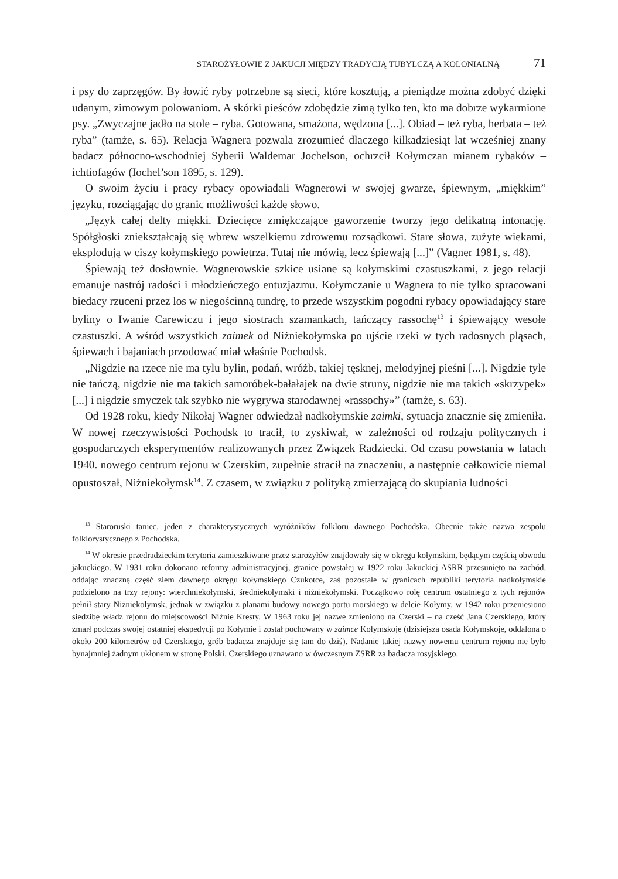STAROŻYŁOWIE Z JAKUCJI MIĘDZY TRADYCJĄ TUBYLCZĄ A KOLONIALNĄ 71
i psy do zaprzęgów. By łowić ryby potrzebne są sieci, które kosztują, a pieniądze można zdobyć dzięki udanym, zimowym polowaniom. A skórki pieśców zdobędzie zimą tylko ten, kto ma dobrze wykarmione psy. „Zwyczajne jadło na stole – ryba. Gotowana, smażona, wędzona [...]. Obiad – też ryba, herbata – też ryba” (tamże, s. 65). Relacja Wagnera pozwala zrozumieć dlaczego kilkadziesiąt lat wcześniej znany badacz północno-wschodniej Syberii Waldemar Jochelson, ochrzcił Kołymczan mianem rybaków – ichtiofagów (Iochel’son 1895, s. 129).
O swoim życiu i pracy rybacy opowiadali Wagnerowi w swojej gwarze, śpiewnym, „miękkim” języku, rozciągając do granic możliwości każde słowo.
„Język całej delty miękki. Dziecięce zmiękczające gaworzenie tworzy jego delikatną intonację. Spółgłoski zniekształcają się wbrew wszelkiemu zdrowemu rozsądkowi. Stare słowa, zużyte wiekami, eksplodują w ciszy kołymskiego powietrza. Tutaj nie mówią, lecz śpiewają [...]” (Vagner 1981, s. 48).
Śpiewają też dosłownie. Wagnerowskie szkice usiane są kołymskimi czastuszkami, z jego relacji emanuje nastrój radości i młodzieńczego entuzjazmu. Kołymczanie u Wagnera to nie tylko spracowani biedacy rzuceni przez los w niegościnną tundrę, to przede wszystkim pogodni rybacy opowiadający stare byliny o Iwanie Carewiczu i jego siostrach szamankach, tańczący rassochę<sup>13</sup> i śpiewający wesołe czastuszki. A wśród wszystkich zaimek od Niżniekołymska po ujście rzeki w tych radosnych pląsach, śpiewach i bajaniach przodować miał właśnie Pochodsk.
„Nigdzie na rzece nie ma tylu bylin, podań, wróżb, takiej tęsknej, melodyjnej pieśni [...]. Nigdzie tyle nie tańczą, nigdzie nie ma takich samoróbek-bałałajek na dwie struny, nigdzie nie ma takich «skrzypek» [...] i nigdzie smyczek tak szybko nie wygrywa starodawnej «rassochy»” (tamże, s. 63).
Od 1928 roku, kiedy Nikołaj Wagner odwiedzał nadkołymskie zaimki, sytuacja znacznie się zmieniła. W nowej rzeczywistości Pochodsk to tracił, to zyskiwał, w zależności od rodzaju politycznych i gospodarczych eksperymentów realizowanych przez Związek Radziecki. Od czasu powstania w latach 1940. nowego centrum rejonu w Czerskim, zupełnie stracił na znaczeniu, a następnie całkowicie niemal opustoszał, Niżniekołymsk<sup>14</sup>. Z czasem, w związku z polityką zmierzającą do skupiania ludności
<sup>13</sup> Staroruski taniec, jeden z charakterystycznych wyróżników folkloru dawnego Pochodska. Obecnie także nazwa zespołu folklorystycznego z Pochodska.
<sup>14</sup> W okresie przedradzieckim terytoria zamieszkiwane przez starożyłów znajdowały się w okręgu kołymskim, będącym częścią obwodu jakuckiego. W 1931 roku dokonano reformy administracyjnej, granice powstałej w 1922 roku Jakuckiej ASRR przesunięto na zachód, oddając znaczną część ziem dawnego okręgu kołymskiego Czukotce, zaś pozostałe w granicach republiki terytoria nadkołymskie podzielono na trzy rejony: wierchniekołymski, średniekołymski i niżniekołymski. Początkowo rolę centrum ostatniego z tych rejonów pełnił stary Niżniekołymsk, jednak w związku z planami budowy nowego portu morskiego w delcie Kołymy, w 1942 roku przeniesiono siedzibę władz rejonu do miejscowości Niżnie Kresty. W 1963 roku jej nazwę zmieniono na Czerski – na cześć Jana Czerskiego, który zmarł podczas swojej ostatniej ekspedycji po Kołymie i został pochowany w zaimce Kołymskoje (dzisiejsza osada Kołymskoje, oddalona o około 200 kilometrów od Czerskiego, grób badacza znajduje się tam do dziś). Nadanie takiej nazwy nowemu centrum rejonu nie było bynajmniej żadnym ukłonem w stronę Polski, Czerskiego uznawano w ówczesnym ZSRR za badacza rosyjskiego.